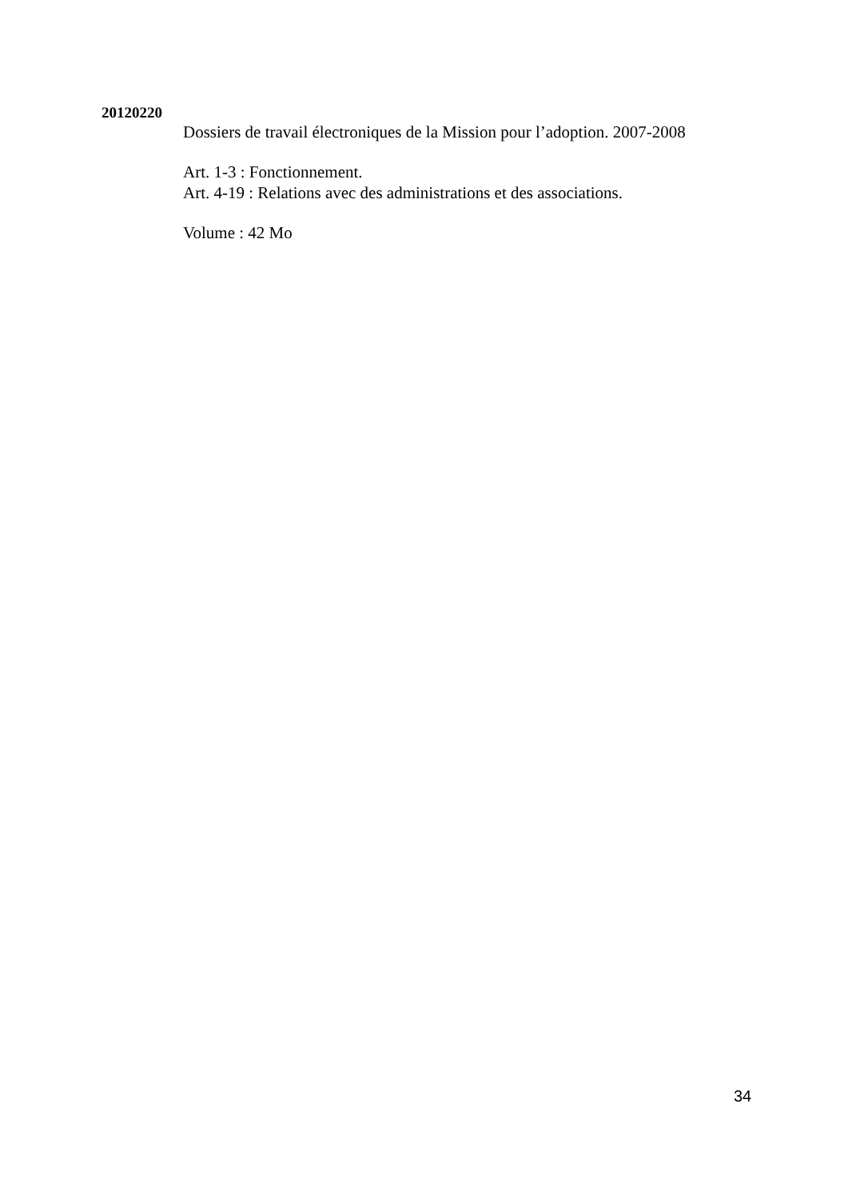20120220
Dossiers de travail électroniques de la Mission pour l’adoption. 2007-2008
Art. 1-3 : Fonctionnement.
Art. 4-19 : Relations avec des administrations et des associations.
Volume : 42 Mo
34